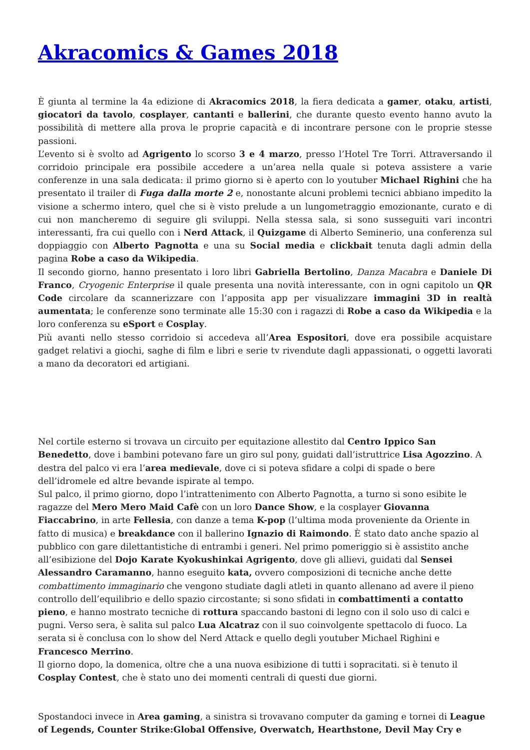Akracomics & Games 2018
È giunta al termine la 4a edizione di Akracomics 2018, la fiera dedicata a gamer, otaku, artisti, giocatori da tavolo, cosplayer, cantanti e ballerini, che durante questo evento hanno avuto la possibilità di mettere alla prova le proprie capacità e di incontrare persone con le proprie stesse passioni.
L’evento si è svolto ad Agrigento lo scorso 3 e 4 marzo, presso l’Hotel Tre Torri. Attraversando il corridoio principale era possibile accedere a un’area nella quale si poteva assistere a varie conferenze in una sala dedicata: il primo giorno si è aperto con lo youtuber Michael Righini che ha presentato il trailer di Fuga dalla morte 2 e, nonostante alcuni problemi tecnici abbiano impedito la visione a schermo intero, quel che si è visto prelude a un lungometraggio emozionante, curato e di cui non mancheremo di seguire gli sviluppi. Nella stessa sala, si sono susseguiti vari incontri interessanti, fra cui quello con i Nerd Attack, il Quizgame di Alberto Seminerio, una conferenza sul doppiaggio con Alberto Pagnotta e una su Social media e clickbait tenuta dagli admin della pagina Robe a caso da Wikipedia.
Il secondo giorno, hanno presentato i loro libri Gabriella Bertolino, Danza Macabra e Daniele Di Franco, Cryogenic Enterprise il quale presenta una novità interessante, con in ogni capitolo un QR Code circolare da scannerizzare con l’apposita app per visualizzare immagini 3D in realtà aumentata; le conferenze sono terminate alle 15:30 con i ragazzi di Robe a caso da Wikipedia e la loro conferenza su eSport e Cosplay.
Più avanti nello stesso corridoio si accedeva all’Area Espositori, dove era possibile acquistare gadget relativi a giochi, saghe di film e libri e serie tv rivendute dagli appassionati, o oggetti lavorati a mano da decoratori ed artigiani.
Nel cortile esterno si trovava un circuito per equitazione allestito dal Centro Ippico San Benedetto, dove i bambini potevano fare un giro sul pony, guidati dall’istruttrice Lisa Agozzino. A destra del palco vi era l’area medievale, dove ci si poteva sfidare a colpi di spade o bere dell’idromele ed altre bevande ispirate al tempo.
Sul palco, il primo giorno, dopo l’intrattenimento con Alberto Pagnotta, a turno si sono esibite le ragazze del Mero Mero Maid Cafè con un loro Dance Show, e la cosplayer Giovanna Fiaccabrino, in arte Fellesia, con danze a tema K-pop (l’ultima moda proveniente da Oriente in fatto di musica) e breakdance con il ballerino Ignazio di Raimondo. È stato dato anche spazio al pubblico con gare dilettantistiche di entrambi i generi. Nel primo pomeriggio si è assistito anche all’esibizione del Dojo Karate Kyokushinkai Agrigento, dove gli allievi, guidati dal Sensei Alessandro Caramanno, hanno eseguito kata, ovvero composizioni di tecniche anche dette combattimento immaginario che vengono studiate dagli atleti in quanto allenano ad avere il pieno controllo dell’equilibrio e dello spazio circostante; si sono sfidati in combattimenti a contatto pieno, e hanno mostrato tecniche di rottura spaccando bastoni di legno con il solo uso di calci e pugni. Verso sera, è salita sul palco Lua Alcatraz con il suo coinvolgente spettacolo di fuoco. La serata si è conclusa con lo show del Nerd Attack e quello degli youtuber Michael Righini e Francesco Merrino.
Il giorno dopo, la domenica, oltre che a una nuova esibizione di tutti i sopracitati. si è tenuto il Cosplay Contest, che è stato uno dei momenti centrali di questi due giorni.
Spostandoci invece in Area gaming, a sinistra si trovavano computer da gaming e tornei di League of Legends, Counter Strike:Global Offensive, Overwatch, Hearthstone, Devil May Cry e